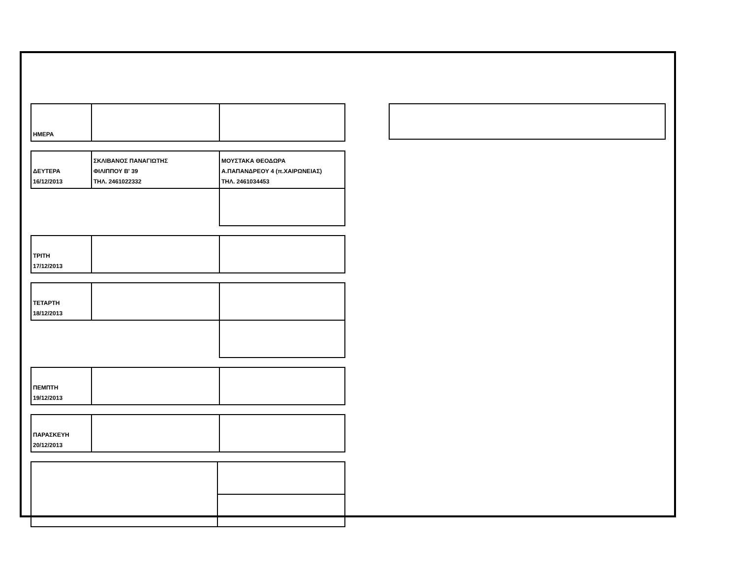| ΗΜΕΡΑ | | |
| ΔΕΥΤΕΡΑ 16/12/2013 | ΣΚΛΙΒΑΝΟΣ ΠΑΝΑΓΙΩΤΗΣ ΦΙΛΙΠΠΟΥ Β' 39 ΤΗΛ. 2461022332 | ΜΟΥΣΤΑΚΑ ΘΕΟΔΩΡΑ Α.ΠΑΠΑΝΔΡΕΟΥ 4 (π.ΧΑΙΡΩΝΕΙΑΣ) ΤΗΛ. 2461034453 |
| ΤΡΙΤΗ 17/12/2013 | | |
| ΤΕΤΑΡΤΗ 18/12/2013 | | |
| ΠΕΜΠΤΗ 19/12/2013 | | |
| ΠΑΡΑΣΚΕΥΗ 20/12/2013 | | |